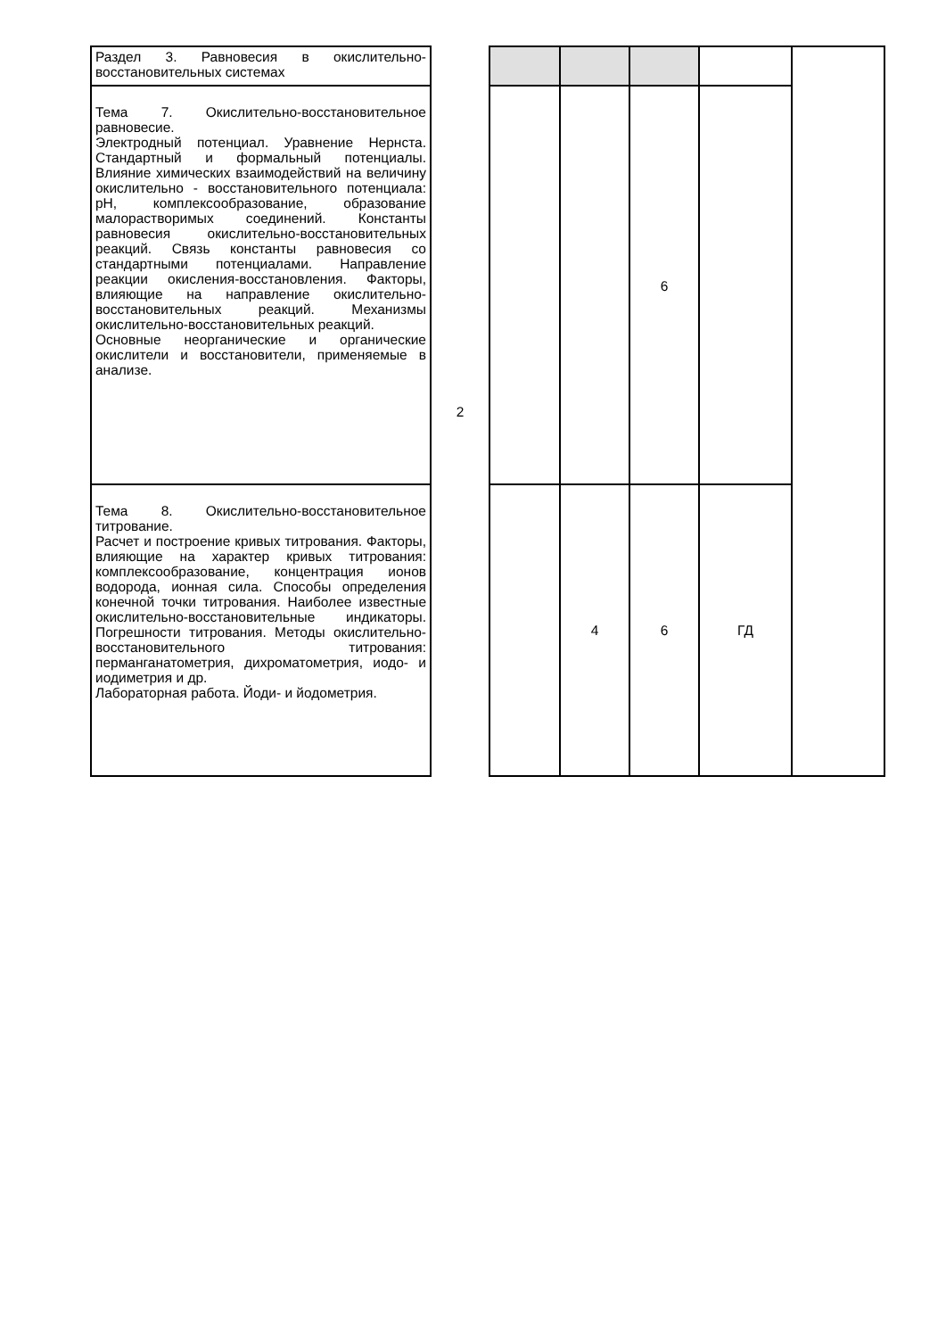| Раздел 3. Равновесия в окислительно-восстановительных системах | 2 | | | | | |
| Тема 7. Окислительно-восстановительное равновесие. Электродный потенциал. Уравнение Нернста. Стандартный и формальный потенциалы. Влияние химических взаимодействий на величину окислительно - восстановительного потенциала: pH, комплексообразование, образование малорастворимых соединений. Константы равновесия окислительно-восстановительных реакций. Связь константы равновесия со стандартными потенциалами. Направление реакции окисления-восстановления. Факторы, влияющие на направление окислительно-восстановительных реакций. Механизмы окислительно-восстановительных реакций. Основные неорганические и органические окислители и восстановители, применяемые в анализе. | | | | 6 | | |
| Тема 8. Окислительно-восстановительное титрование. Расчет и построение кривых титрования. Факторы, влияющие на характер кривых титрования: комплексообразование, концентрация ионов водорода, ионная сила. Способы определения конечной точки титрования. Наиболее известные окислительно-восстановительные индикаторы. Погрешности титрования. Методы окислительно-восстановительного титрования: перманганатометрия, дихроматометрия, иодо- и иодиметрия и др. Лабораторная работа. Йоди- и йодометрия. | | | 4 | 6 | ГД | |